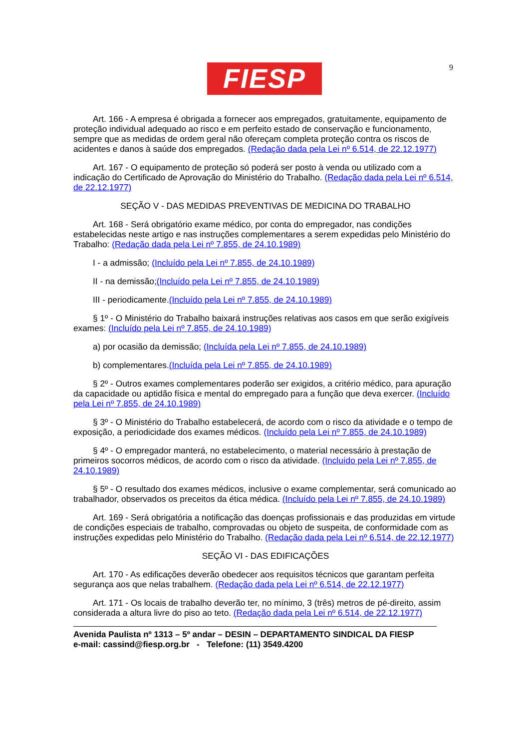9
FIESP
Art. 166 - A empresa é obrigada a fornecer aos empregados, gratuitamente, equipamento de proteção individual adequado ao risco e em perfeito estado de conservação e funcionamento, sempre que as medidas de ordem geral não ofereçam completa proteção contra os riscos de acidentes e danos à saúde dos empregados. (Redação dada pela Lei nº 6.514, de 22.12.1977)
Art. 167 - O equipamento de proteção só poderá ser posto à venda ou utilizado com a indicação do Certificado de Aprovação do Ministério do Trabalho. (Redação dada pela Lei nº 6.514, de 22.12.1977)
SEÇÃO V - DAS MEDIDAS PREVENTIVAS DE MEDICINA DO TRABALHO
Art. 168 - Será obrigatório exame médico, por conta do empregador, nas condições estabelecidas neste artigo e nas instruções complementares a serem expedidas pelo Ministério do Trabalho: (Redação dada pela Lei nº 7.855, de 24.10.1989)
I - a admissão; (Incluído pela Lei nº 7.855, de 24.10.1989)
II - na demissão;(Incluído pela Lei nº 7.855, de 24.10.1989)
III - periodicamente.(Incluído pela Lei nº 7.855, de 24.10.1989)
§ 1º - O Ministério do Trabalho baixará instruções relativas aos casos em que serão exigíveis exames: (Incluído pela Lei nº 7.855, de 24.10.1989)
a) por ocasião da demissão; (Incluída pela Lei nº 7.855, de 24.10.1989)
b) complementares.(Incluída pela Lei nº 7.855, de 24.10.1989)
§ 2º - Outros exames complementares poderão ser exigidos, a critério médico, para apuração da capacidade ou aptidão física e mental do empregado para a função que deva exercer. (Incluído pela Lei nº 7.855, de 24.10.1989)
§ 3º - O Ministério do Trabalho estabelecerá, de acordo com o risco da atividade e o tempo de exposição, a periodicidade dos exames médicos. (Incluído pela Lei nº 7.855, de 24.10.1989)
§ 4º - O empregador manterá, no estabelecimento, o material necessário à prestação de primeiros socorros médicos, de acordo com o risco da atividade. (Incluído pela Lei nº 7.855, de 24.10.1989)
§ 5º - O resultado dos exames médicos, inclusive o exame complementar, será comunicado ao trabalhador, observados os preceitos da ética médica. (Incluído pela Lei nº 7.855, de 24.10.1989)
Art. 169 - Será obrigatória a notificação das doenças profissionais e das produzidas em virtude de condições especiais de trabalho, comprovadas ou objeto de suspeita, de conformidade com as instruções expedidas pelo Ministério do Trabalho. (Redação dada pela Lei nº 6.514, de 22.12.1977)
SEÇÃO VI - DAS EDIFICAÇÕES
Art. 170 - As edificações deverão obedecer aos requisitos técnicos que garantam perfeita segurança aos que nelas trabalhem. (Redação dada pela Lei nº 6.514, de 22.12.1977)
Art. 171 - Os locais de trabalho deverão ter, no mínimo, 3 (três) metros de pé-direito, assim considerada a altura livre do piso ao teto. (Redação dada pela Lei nº 6.514, de 22.12.1977)
Avenida Paulista nº 1313 – 5º andar – DESIN – DEPARTAMENTO SINDICAL DA FIESP
e-mail: cassind@fiesp.org.br - Telefone: (11) 3549.4200